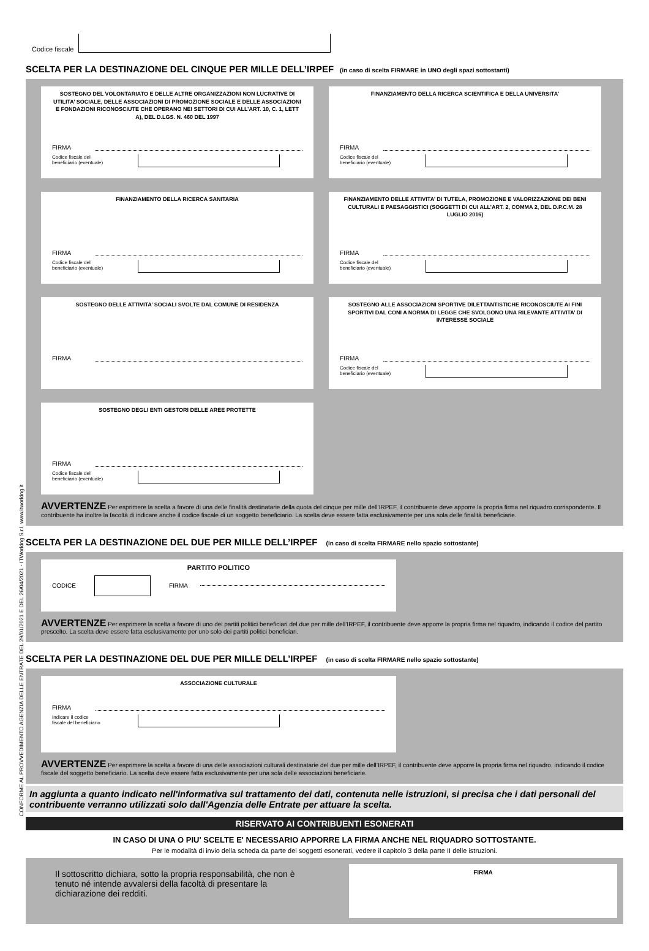CONFORME AL PROVVEDIMENTO AGENZIA DELLE ENTRATE DEL 29/01/2021 E DEL 26/04/2021 - ITWorking S.r.l. www.itworking.it
Codice fiscale
SCELTA PER LA DESTINAZIONE DEL CINQUE PER MILLE DELL’IRPEF (in caso di scelta FIRMARE in UNO degli spazi sottostanti)
SOSTEGNO DEL VOLONTARIATO E DELLE ALTRE ORGANIZZAZIONI NON LUCRATIVE DI UTILITA’ SOCIALE, DELLE ASSOCIAZIONI DI PROMOZIONE SOCIALE E DELLE ASSOCIAZIONI E FONDAZIONI RICONOSCIUTE CHE OPERANO NEI SETTORI DI CUI ALL’ART. 10, C. 1, LETT A), DEL D.LGS. N. 460 DEL 1997
FIRMA
Codice fiscale del
beneficiario (eventuale)
FINANZIAMENTO DELLA RICERCA SCIENTIFICA E DELLA UNIVERSITA’
FIRMA
Codice fiscale del
beneficiario (eventuale)
FINANZIAMENTO DELLA RICERCA SANITARIA
FIRMA
Codice fiscale del
beneficiario (eventuale)
FINANZIAMENTO DELLE ATTIVITA’ DI TUTELA, PROMOZIONE E VALORIZZAZIONE DEI BENI CULTURALI E PAESAGGISTICI (SOGGETTI DI CUI ALL’ART. 2, COMMA 2, DEL D.P.C.M. 28 LUGLIO 2016)
FIRMA
Codice fiscale del
beneficiario (eventuale)
SOSTEGNO DELLE ATTIVITA’ SOCIALI SVOLTE DAL COMUNE DI RESIDENZA
FIRMA
SOSTEGNO ALLE ASSOCIAZIONI SPORTIVE DILETTANTISTICHE RICONOSCIUTE AI FINI SPORTIVI DAL CONI A NORMA DI LEGGE CHE SVOLGONO UNA RILEVANTE ATTIVITA’ DI INTERESSE SOCIALE
FIRMA
Codice fiscale del
beneficiario (eventuale)
SOSTEGNO DEGLI ENTI GESTORI DELLE AREE PROTETTE
FIRMA
Codice fiscale del
beneficiario (eventuale)
AVVERTENZE Per esprimere la scelta a favore di una delle finalità destinatarie della quota del cinque per mille dell’IRPEF, il contribuente deve apporre la propria firma nel riquadro corrispondente. Il contribuente ha inoltre la facoltà di indicare anche il codice fiscale di un soggetto beneficiario. La scelta deve essere fatta esclusivamente per una sola delle finalità beneficiarie.
SCELTA PER LA DESTINAZIONE DEL DUE PER MILLE DELL’IRPEF (in caso di scelta FIRMARE nello spazio sottostante)
PARTITO POLITICO
CODICE
FIRMA
AVVERTENZE Per esprimere la scelta a favore di uno dei partiti politici beneficiari del due per mille dell’IRPEF, il contribuente deve apporre la propria firma nel riquadro, indicando il codice del partito prescelto. La scelta deve essere fatta esclusivamente per uno solo dei partiti politici beneficiari.
SCELTA PER LA DESTINAZIONE DEL DUE PER MILLE DELL’IRPEF (in caso di scelta FIRMARE nello spazio sottostante)
ASSOCIAZIONE CULTURALE
FIRMA
Indicare il codice
fiscale del beneficiario
AVVERTENZE Per esprimere la scelta a favore di una delle associazioni culturali destinatarie del due per mille dell’IRPEF, il contribuente deve apporre la propria firma nel riquadro, indicando il codice fiscale del soggetto beneficiario. La scelta deve essere fatta esclusivamente per una sola delle associazioni beneficiarie.
In aggiunta a quanto indicato nell'informativa sul trattamento dei dati, contenuta nelle istruzioni, si precisa che i dati personali del contribuente verranno utilizzati solo dall'Agenzia delle Entrate per attuare la scelta.
RISERVATO AI CONTRIBUENTI ESONERATI
IN CASO DI UNA O PIU' SCELTE E' NECESSARIO APPORRE LA FIRMA ANCHE NEL RIQUADRO SOTTOSTANTE.
Per le modalità di invio della scheda da parte dei soggetti esonerati, vedere il capitolo 3 della parte II delle istruzioni.
Il sottoscritto dichiara, sotto la propria responsabilità, che non è tenuto né intende avvalersi della facoltà di presentare la dichiarazione dei redditi.
FIRMA